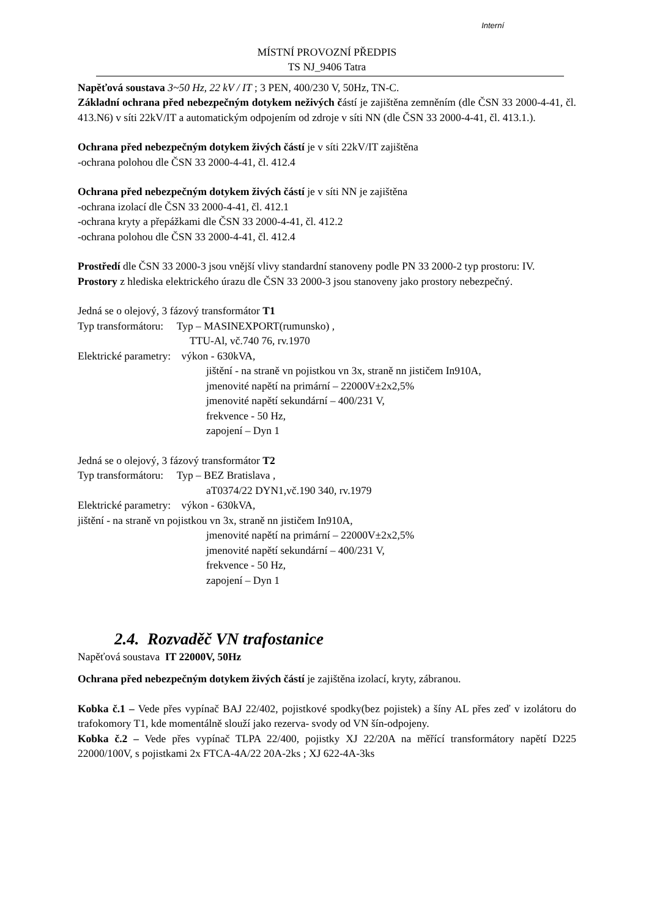Interní
MÍSTNÍ PROVOZNÍ PŘEDPIS
TS NJ_9406 Tatra
Napěťová soustava 3~50 Hz, 22 kV / IT ; 3 PEN, 400/230 V, 50Hz, TN-C.
Základní ochrana před nebezpečným dotykem neživých částí je zajištěna zemněním (dle ČSN 33 2000-4-41, čl. 413.N6) v síti 22kV/IT a automatickým odpojením od zdroje v síti NN (dle ČSN 33 2000-4-41, čl. 413.1.).
Ochrana před nebezpečným dotykem živých částí je v síti 22kV/IT zajištěna
-ochrana polohou dle ČSN 33 2000-4-41, čl. 412.4
Ochrana před nebezpečným dotykem živých částí je v síti NN je zajištěna
-ochrana izolací dle ČSN 33 2000-4-41, čl. 412.1
-ochrana kryty a přepážkami dle ČSN 33 2000-4-41, čl. 412.2
-ochrana polohou dle ČSN 33 2000-4-41, čl. 412.4
Prostředí dle ČSN 33 2000-3 jsou vnější vlivy standardní stanoveny podle PN 33 2000-2 typ prostoru: IV.
Prostory z hlediska elektrického úrazu dle ČSN 33 2000-3 jsou stanoveny jako prostory nebezpečný.
Jedná se o olejový, 3 fázový transformátor T1
Typ transformátoru: Typ – MASINEXPORT(rumunsko) ,
TTU-Al, vč.740 76, rv.1970
Elektrické parametry: výkon - 630kVA,
jištění - na straně vn pojistkou vn 3x, straně nn jističem In910A,
jmenovité napětí na primární – 22000V±2x2,5%
jmenovité napětí sekundární – 400/231 V,
frekvence - 50 Hz,
zapojení – Dyn 1
Jedná se o olejový, 3 fázový transformátor T2
Typ transformátoru: Typ – BEZ Bratislava ,
aT0374/22 DYN1,vč.190 340, rv.1979
Elektrické parametry: výkon - 630kVA,
jištění - na straně vn pojistkou vn 3x, straně nn jističem In910A,
jmenovité napětí na primární – 22000V±2x2,5%
jmenovité napětí sekundární – 400/231 V,
frekvence - 50 Hz,
zapojení – Dyn 1
2.4. Rozvaděč VN trafostanice
Napěťová soustava IT 22000V, 50Hz
Ochrana před nebezpečným dotykem živých částí je zajištěna izolací, kryty, zábranou.
Kobka č.1 – Vede přes vypínač BAJ 22/402, pojistkové spodky(bez pojistek) a šíny AL přes zeď v izolátoru do trafokomory T1, kde momentálně slouží jako rezerva- svody od VN šín-odpojeny.
Kobka č.2 – Vede přes vypínač TLPA 22/400, pojistky XJ 22/20A na měřící transformátory napětí D225 22000/100V, s pojistkami 2x FTCA-4A/22 20A-2ks ; XJ 622-4A-3ks